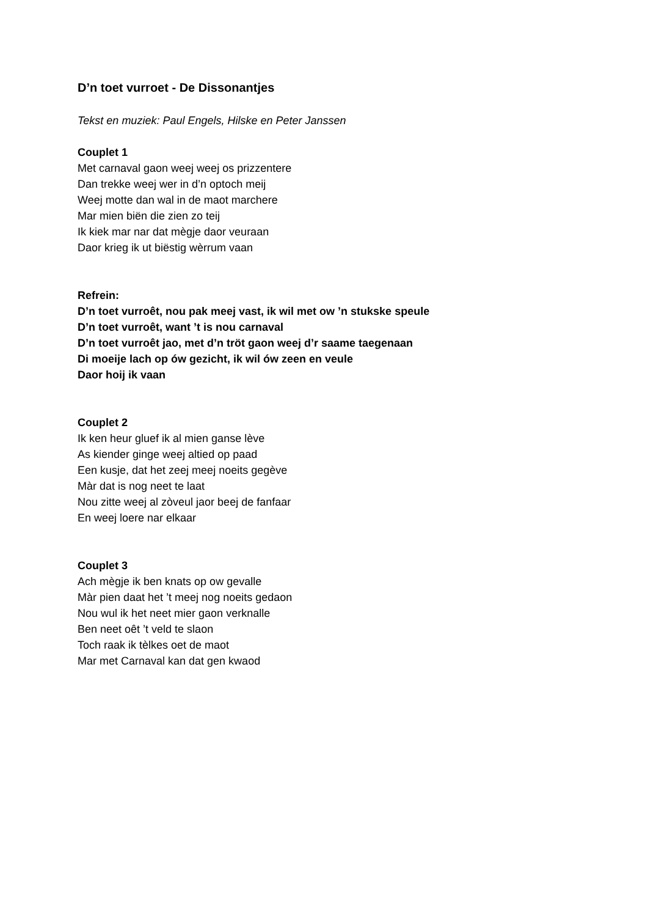D’n toet vurroet - De Dissonantjes
Tekst en muziek: Paul Engels, Hilske en Peter Janssen
Couplet 1
Met carnaval gaon weej weej os prizzentere
Dan trekke weej wer in d’n optoch meij
Weej motte dan wal in de maot marchere
Mar mien biën die zien zo teij
Ik kiek mar nar dat mègje daor veuraan
Daor krieg ik ut biëstig wèrrum vaan
Refrein:
D’n toet vurroêt, nou pak meej vast, ik wil met ow ’n stukske speule
D’n toet vurroêt, want ’t is nou carnaval
D’n toet vurroêt jao, met d’n tröt gaon weej d’r saame taegenaan
Di moeije lach op ów gezicht, ik wil ów zeen en veule
Daor hoij ik vaan
Couplet 2
Ik ken heur gluef ik al mien ganse lève
As kiender ginge weej altied op paad
Een kusje, dat het zeej meej noeits gegève
Màr dat is nog neet te laat
Nou zitte weej al zòveul jaor beej de fanfaar
En weej loere nar elkaar
Couplet 3
Ach mègje ik ben knats op ow gevalle
Màr pien daat het ’t meej nog noeits gedaon
Nou wul ik het neet mier gaon verknalle
Ben neet oêt ’t veld te slaon
Toch raak ik tèlkes oet de maot
Mar met Carnaval kan dat gen kwaod